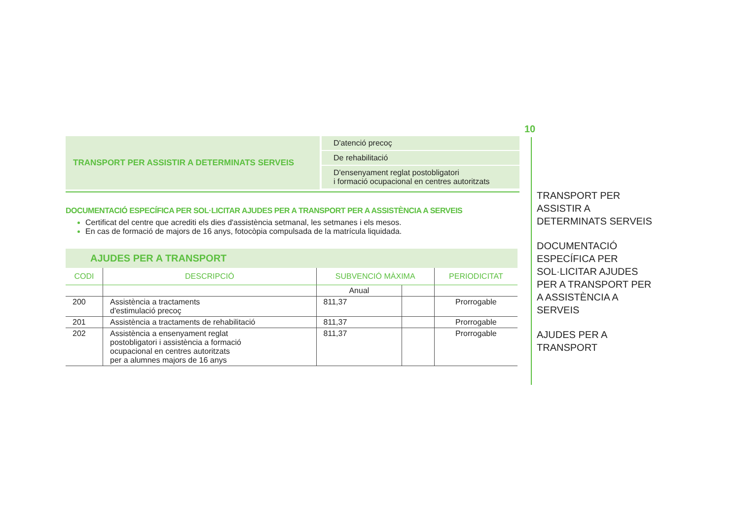TRANSPORT PER ASSISTIR A DETERMINATS SERVEIS
D'atenció precoç
De rehabilitació
D'ensenyament reglat postobligatori
i formació ocupacional en centres autoritzats
DOCUMENTACIÓ ESPECÍFICA PER SOL·LICITAR AJUDES PER A TRANSPORT PER A ASSISTÈNCIA A SERVEIS
Certificat del centre que acrediti els dies d'assistència setmanal, les setmanes i els mesos.
En cas de formació de majors de 16 anys, fotocòpia compulsada de la matrícula liquidada.
AJUDES PER A TRANSPORT
| CODI | DESCRIPCIÓ | SUBVENCIÓ MÀXIMA | | PERIODICITAT |
| --- | --- | --- | --- | --- |
| | | Anual | | |
| 200 | Assistència a tractaments d'estimulació precoç | 811,37 | | Prorrogable |
| 201 | Assistència a tractaments de rehabilitació | 811,37 | | Prorrogable |
| 202 | Assistència a ensenyament reglat postobligatori i assistència a formació ocupacional en centres autoritzats per a alumnes majors de 16 anys | 811,37 | | Prorrogable |
10
TRANSPORT PER
ASSISTIR A
DETERMINATS SERVEIS
DOCUMENTACIÓ
ESPECÍFICA PER
SOL·LICITAR AJUDES
PER A TRANSPORT PER
A ASSISTÈNCIA A
SERVEIS
AJUDES PER A
TRANSPORT